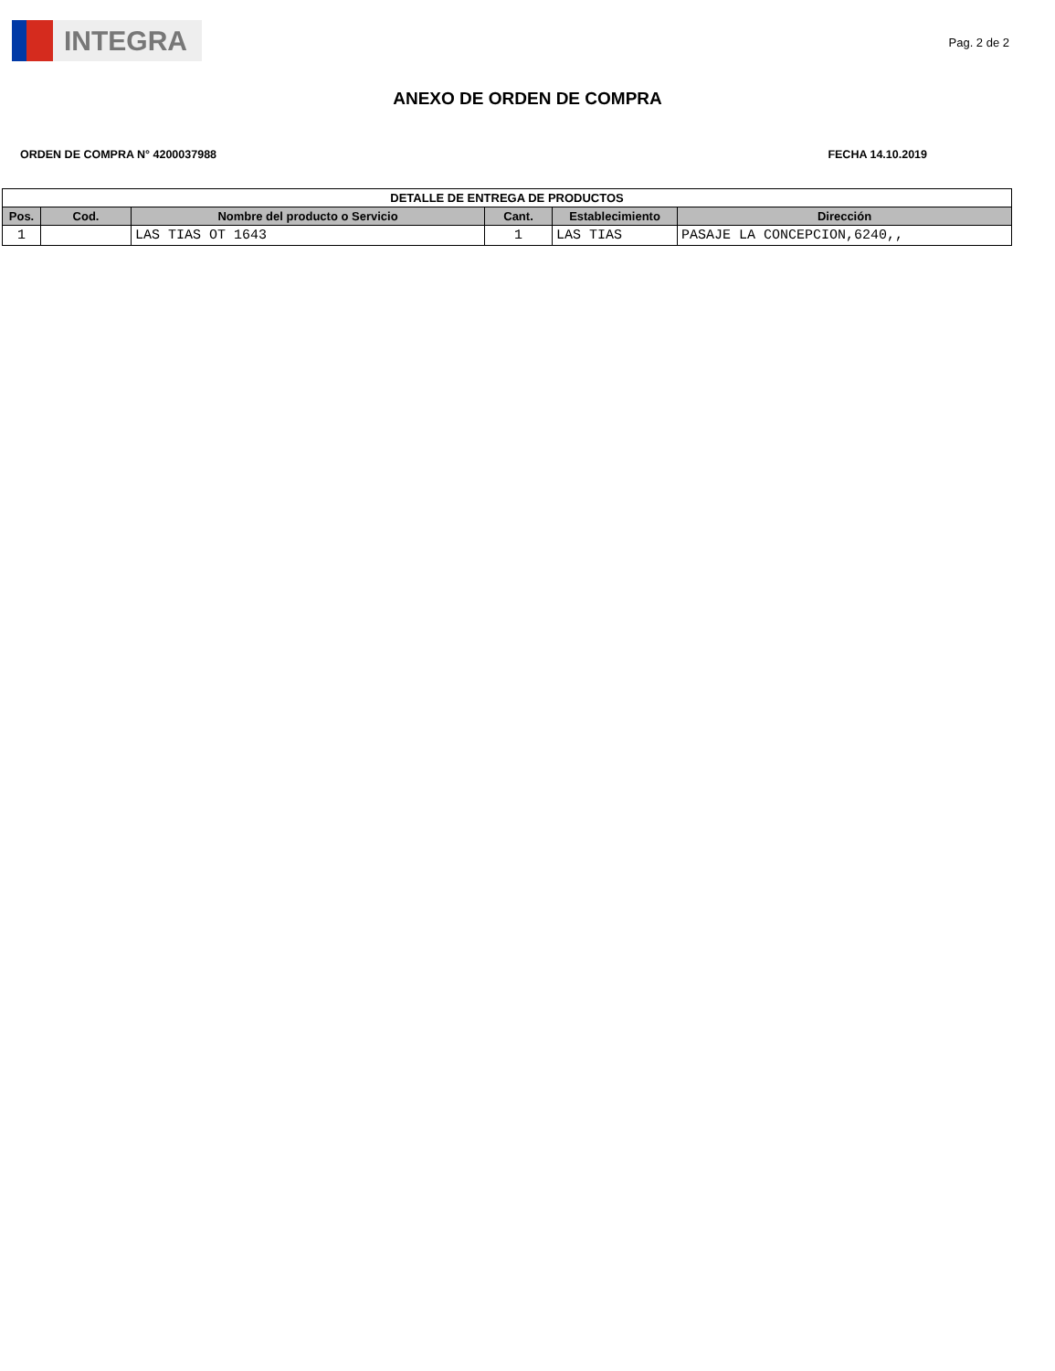INTEGRA
Pag. 2 de 2
ANEXO DE ORDEN DE COMPRA
ORDEN DE COMPRA N° 4200037988 FECHA 14.10.2019
| DETALLE DE ENTREGA DE PRODUCTOS | | | | | |
| --- | --- | --- | --- | --- | --- |
| Pos. | Cod. | Nombre del producto o Servicio | Cant. | Establecimiento | Dirección |
| 1 | | LAS TIAS OT 1643 | 1 | LAS TIAS | PASAJE LA CONCEPCION,6240,, |